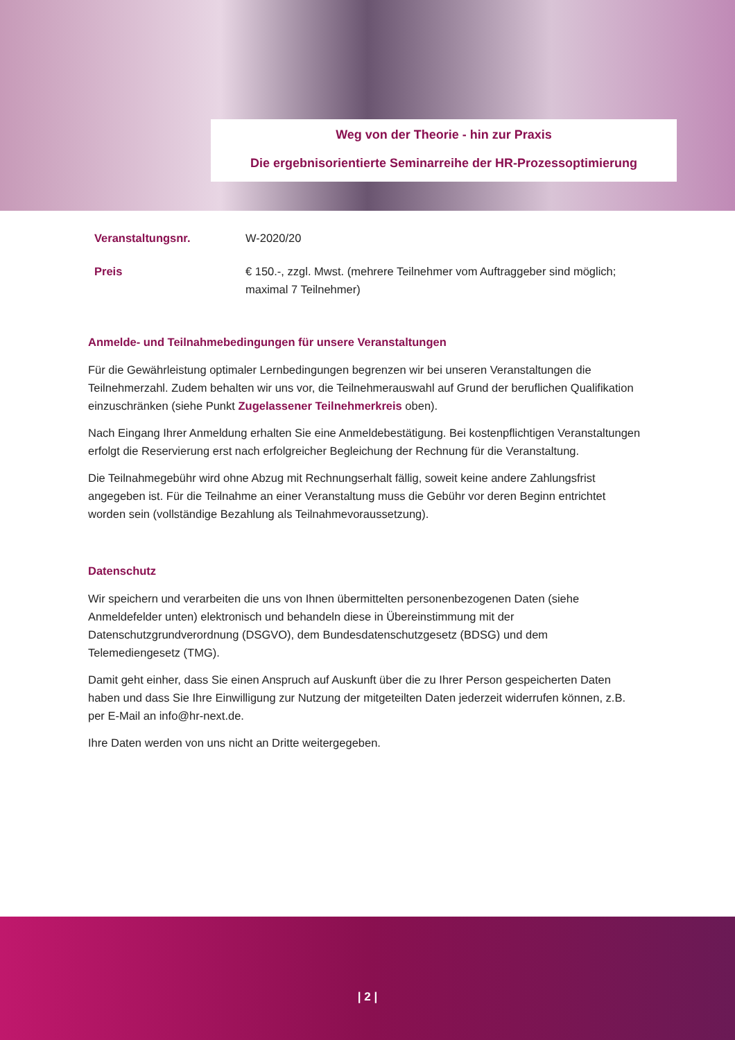Weg von der Theorie - hin zur Praxis
Die ergebnisorientierte Seminarreihe der HR-Prozessoptimierung
| Veranstaltungsnr. | W-2020/20 |
| Preis | € 150.-, zzgl. Mwst. (mehrere Teilnehmer vom Auftraggeber sind möglich; maximal 7 Teilnehmer) |
Anmelde- und Teilnahmebedingungen für unsere Veranstaltungen
Für die Gewährleistung optimaler Lernbedingungen begrenzen wir bei unseren Veranstaltungen die Teilnehmerzahl. Zudem behalten wir uns vor, die Teilnehmerauswahl auf Grund der beruflichen Qualifikation einzuschränken (siehe Punkt Zugelassener Teilnehmerkreis oben).
Nach Eingang Ihrer Anmeldung erhalten Sie eine Anmeldebestätigung. Bei kostenpflichtigen Veranstaltungen erfolgt die Reservierung erst nach erfolgreicher Begleichung der Rechnung für die Veranstaltung.
Die Teilnahmegebühr wird ohne Abzug mit Rechnungserhalt fällig, soweit keine andere Zahlungsfrist angegeben ist. Für die Teilnahme an einer Veranstaltung muss die Gebühr vor deren Beginn entrichtet worden sein (vollständige Bezahlung als Teilnahmevoraussetzung).
Datenschutz
Wir speichern und verarbeiten die uns von Ihnen übermittelten personenbezogenen Daten (siehe Anmeldefelder unten) elektronisch und behandeln diese in Übereinstimmung mit der Datenschutzgrundverordnung (DSGVO), dem Bundesdatenschutzgesetz (BDSG) und dem Telemediengesetz (TMG).
Damit geht einher, dass Sie einen Anspruch auf Auskunft über die zu Ihrer Person gespeicherten Daten haben und dass Sie Ihre Einwilligung zur Nutzung der mitgeteilten Daten jederzeit widerrufen können, z.B. per E-Mail an info@hr-next.de.
Ihre Daten werden von uns nicht an Dritte weitergegeben.
| 2 |